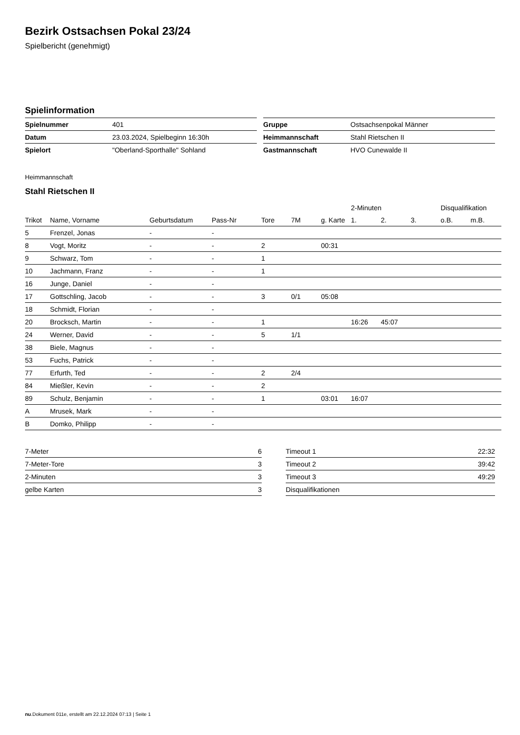Bezirk Ostsachsen Pokal 23/24
Spielbericht (genehmigt)
Spielinformation
| Spielnummer | 401 |
| Datum | 23.03.2024, Spielbeginn 16:30h |
| Spielort | "Oberland-Sporthalle" Sohland |
| Gruppe | Ostsachsenpokal Männer |
| Heimmannschaft | Stahl Rietschen II |
| Gastmannschaft | HVO Cunewalde II |
Heimmannschaft
Stahl Rietschen II
| | | | | | | | 2-Minuten | | | Disqualifikation | |
| --- | --- | --- | --- | --- | --- | --- | --- | --- | --- | --- | --- |
| Trikot | Name, Vorname | Geburtsdatum | Pass-Nr | Tore | 7M | g. Karte | 1. | 2. | 3. | o.B. | m.B. |
| 5 | Frenzel, Jonas | - | - | | | | | | | | |
| 8 | Vogt, Moritz | - | - | 2 | | 00:31 | | | | | |
| 9 | Schwarz, Tom | - | - | 1 | | | | | | | |
| 10 | Jachmann, Franz | - | - | 1 | | | | | | | |
| 16 | Junge, Daniel | - | - | | | | | | | | |
| 17 | Gottschling, Jacob | - | - | 3 | 0/1 | 05:08 | | | | | |
| 18 | Schmidt, Florian | - | - | | | | | | | | |
| 20 | Brocksch, Martin | - | - | 1 | | | 16:26 | 45:07 | | | |
| 24 | Werner, David | - | - | 5 | 1/1 | | | | | | |
| 38 | Biele, Magnus | - | - | | | | | | | | |
| 53 | Fuchs, Patrick | - | - | | | | | | | | |
| 77 | Erfurth, Ted | - | - | 2 | 2/4 | | | | | | |
| 84 | Mießler, Kevin | - | - | 2 | | | | | | | |
| 89 | Schulz, Benjamin | - | - | 1 | | 03:01 | 16:07 | | | | |
| A | Mrusek, Mark | - | - | | | | | | | | |
| B | Domko, Philipp | - | - | | | | | | | | |
| 7-Meter | 6 |
| 7-Meter-Tore | 3 |
| 2-Minuten | 3 |
| gelbe Karten | 3 |
| Timeout 1 | 22:32 |
| Timeout 2 | 39:42 |
| Timeout 3 | 49:29 |
| Disqualifikationen | |
nu.Dokument 011e, erstellt am 22.12.2024 07:13 | Seite 1